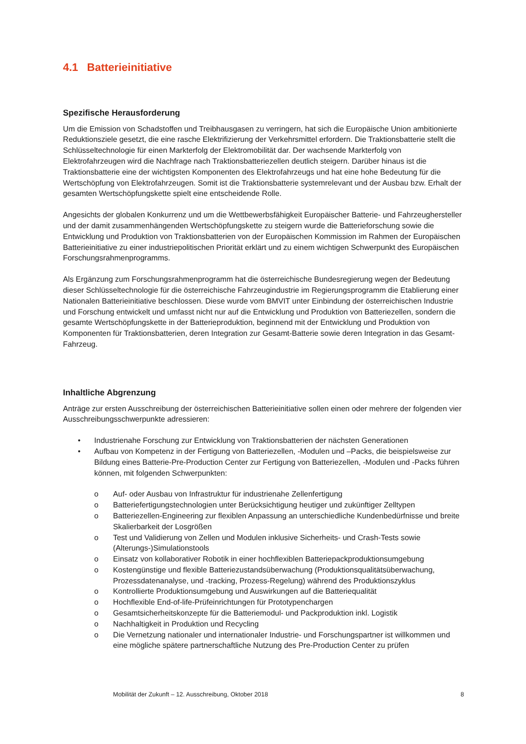4.1 Batterieinitiative
Spezifische Herausforderung
Um die Emission von Schadstoffen und Treibhausgasen zu verringern, hat sich die Europäische Union ambitionierte Reduktionsziele gesetzt, die eine rasche Elektrifizierung der Verkehrsmittel erfordern. Die Traktionsbatterie stellt die Schlüsseltechnologie für einen Markterfolg der Elektromobilität dar. Der wachsende Markterfolg von Elektrofahrzeugen wird die Nachfrage nach Traktionsbatteriezellen deutlich steigern. Darüber hinaus ist die Traktionsbatterie eine der wichtigsten Komponenten des Elektrofahrzeugs und hat eine hohe Bedeutung für die Wertschöpfung von Elektrofahrzeugen. Somit ist die Traktionsbatterie systemrelevant und der Ausbau bzw. Erhalt der gesamten Wertschöpfungskette spielt eine entscheidende Rolle.
Angesichts der globalen Konkurrenz und um die Wettbewerbsfähigkeit Europäischer Batterie- und Fahrzeughersteller und der damit zusammenhängenden Wertschöpfungskette zu steigern wurde die Batterieforschung sowie die Entwicklung und Produktion von Traktionsbatterien von der Europäischen Kommission im Rahmen der Europäischen Batterieinitiative zu einer industriepolitischen Priorität erklärt und zu einem wichtigen Schwerpunkt des Europäischen Forschungsrahmenprogramms.
Als Ergänzung zum Forschungsrahmenprogramm hat die österreichische Bundesregierung wegen der Bedeutung dieser Schlüsseltechnologie für die österreichische Fahrzeugindustrie im Regierungsprogramm die Etablierung einer Nationalen Batterieinitiative beschlossen. Diese wurde vom BMVIT unter Einbindung der österreichischen Industrie und Forschung entwickelt und umfasst nicht nur auf die Entwicklung und Produktion von Batteriezellen, sondern die gesamte Wertschöpfungskette in der Batterieproduktion, beginnend mit der Entwicklung und Produktion von Komponenten für Traktionsbatterien, deren Integration zur Gesamt-Batterie sowie deren Integration in das Gesamt-Fahrzeug.
Inhaltliche Abgrenzung
Anträge zur ersten Ausschreibung der österreichischen Batterieinitiative sollen einen oder mehrere der folgenden vier Ausschreibungsschwerpunkte adressieren:
• Industrienahe Forschung zur Entwicklung von Traktionsbatterien der nächsten Generationen
• Aufbau von Kompetenz in der Fertigung von Batteriezellen, -Modulen und –Packs, die beispielsweise zur Bildung eines Batterie-Pre-Production Center zur Fertigung von Batteriezellen, -Modulen und -Packs führen können, mit folgenden Schwerpunkten:
o Auf- oder Ausbau von Infrastruktur für industrienahe Zellenfertigung
o Batteriefertigungstechnologien unter Berücksichtigung heutiger und zukünftiger Zelltypen
o Batteriezellen-Engineering zur flexiblen Anpassung an unterschiedliche Kundenbedürfnisse und breite Skalierbarkeit der Losgrößen
o Test und Validierung von Zellen und Modulen inklusive Sicherheits- und Crash-Tests sowie (Alterungs-)Simulationstools
o Einsatz von kollaborativer Robotik in einer hochflexiblen Batteriepackproduktionsumgebung
o Kostengünstige und flexible Batteriezustandsüberwachung (Produktionsqualitätsüberwachung, Prozessdatenanalyse, und -tracking, Prozess-Regelung) während des Produktionszyklus
o Kontrollierte Produktionsumgebung und Auswirkungen auf die Batteriequalität
o Hochflexible End-of-life-Prüfeinrichtungen für Prototypenchargen
o Gesamtsicherheitskonzepte für die Batteriemodul- und Packproduktion inkl. Logistik
o Nachhaltigkeit in Produktion und Recycling
o Die Vernetzung nationaler und internationaler Industrie- und Forschungspartner ist willkommen und eine mögliche spätere partnerschaftliche Nutzung des Pre-Production Center zu prüfen
Mobilität der Zukunft – 12. Ausschreibung, Oktober 2018 8